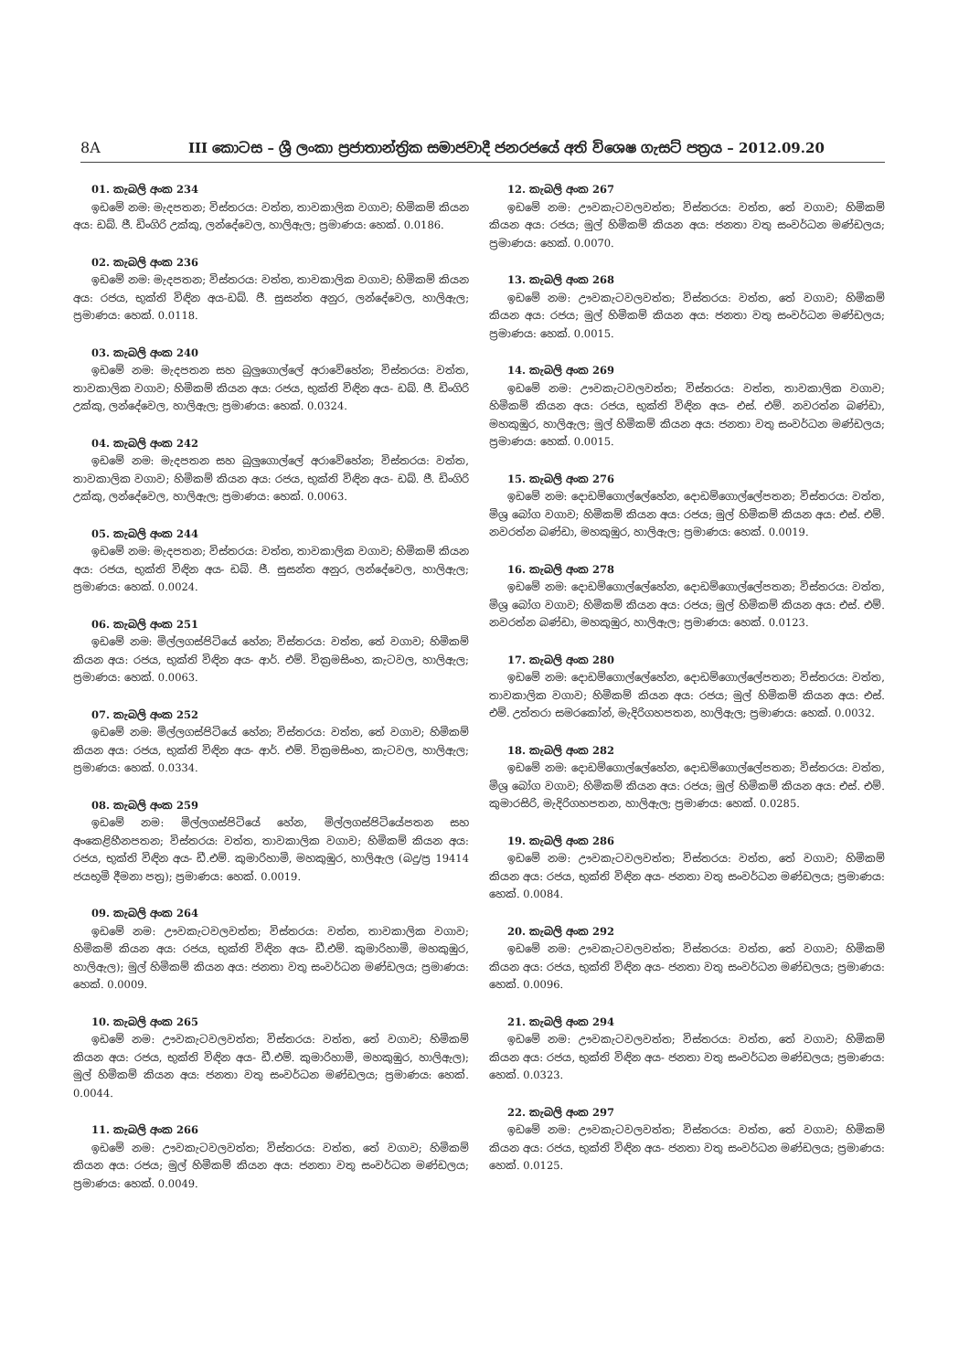8A III කොටස – ශ්‍රී ලංකා ප්‍රජාතාන්ත්‍රික සමාජවාදී ජනරජයේ අති විශෙෂ ගැසට් පත්‍රය – 2012.09.20
01. කැබලි අංක 234
ඉඩමේ නම: මැදපතන; විස්තරය: වත්ත, තාවකාලික වගාව; හිමිකම් කියන අය: ඩබ්. ජී. ඩිංගිරි උක්කු, ලන්දේවෙල, හාලිඇල; ප්‍රමාණය: හෙක්. 0.0186.
02. කැබලි අංක 236
ඉඩමේ නම: මැදපතන; විස්තරය: වත්ත, තාවකාලික වගාව; හිමිකම් කියන අය: රජය, භුක්ති විඳින අය-ඩබ්. ජී. සුසන්ත අනුර, ලන්දේවෙල, හාලිඇල; ප්‍රමාණය: හෙක්. 0.0118.
03. කැබලි අංක 240
ඉඩමේ නම: මැදපතන සහ බුලුගොල්ලේ අරාවේහේන; විස්තරය: වත්ත, තාවකාලික වගාව; හිමිකම් කියන අය: රජය, භුක්ති විඳින අය- ඩබ්. ජී. ඩිංගිරි උක්කු, ලන්දේවෙල, හාලිඇල; ප්‍රමාණය: හෙක්. 0.0324.
04. කැබලි අංක 242
ඉඩමේ නම: මැදපතන සහ බුලුගොල්ලේ අරාවේහේන; විස්තරය: වත්ත, තාවකාලික වගාව; හිමිකම් කියන අය: රජය, භුක්ති විඳින අය- ඩබ්. ජී. ඩිංගිරි උක්කු, ලන්දේවෙල, හාලිඇල; ප්‍රමාණය: හෙක්. 0.0063.
05. කැබලි අංක 244
ඉඩමේ නම: මැදපතන; විස්තරය: වත්ත, තාවකාලික වගාව; හිමිකම් කියන අය: රජය, භුක්ති විඳින අය- ඩබ්. ජී. සුසන්ත අනුර, ලන්දේවෙල, හාලිඇල; ප්‍රමාණය: හෙක්. 0.0024.
06. කැබලි අංක 251
ඉඩමේ නම: මිල්ලගස්පිටියේ හේන; විස්තරය: වත්ත, තේ වගාව; හිමිකම් කියන අය: රජය, භුක්ති විඳින අය- ආර්. එම්. වික්‍රමසිංහ, කැටවල, හාලිඇල; ප්‍රමාණය: හෙක්. 0.0063.
07. කැබලි අංක 252
ඉඩමේ නම: මිල්ලගස්පිටියේ හේන; විස්තරය: වත්ත, තේ වගාව; හිමිකම් කියන අය: රජය, භුක්ති විඳින අය- ආර්. එම්. වික්‍රමසිංහ, කැටවල, හාලිඇල; ප්‍රමාණය: හෙක්. 0.0334.
08. කැබලි අංක 259
ඉඩමේ නම: මිල්ලගස්පිටියේ හේන, මිල්ලගස්පිටියේපතන සහ අංකෙළිහීනපතන; විස්තරය: වත්ත, තාවකාලික වගාව; හිමිකම් කියන අය: රජය, භුක්ති විඳින අය- ඩී.එම්. කුමාරිහාමි, මහකුඹුර, හාලිඇල (බදු/ප්‍ර 19414 ජයභූමි දීමනා පත්‍ර); ප්‍රමාණය: හෙක්. 0.0019.
09. කැබලි අංක 264
ඉඩමේ නම: ඌවකැටවලවත්ත; විස්තරය: වත්ත, තාවකාලික වගාව; හිමිකම් කියන අය: රජය, භුක්ති විඳින අය- ඩී.එම්. කුමාරිහාමි, මහකුඹුර, හාලිඇල); මුල් හිමිකම් කියන අය: ජනතා වතු සංවර්ධන මණ්ඩලය; ප්‍රමාණය: හෙක්. 0.0009.
10. කැබලි අංක 265
ඉඩමේ නම: ඌවකැටවලවත්ත; විස්තරය: වත්ත, තේ වගාව; හිමිකම් කියන අය: රජය, භුක්ති විඳින අය- ඩී.එම්. කුමාරිහාමි, මහකුඹුර, හාලිඇල); මුල් හිමිකම් කියන අය: ජනතා වතු සංවර්ධන මණ්ඩලය; ප්‍රමාණය: හෙක්. 0.0044.
11. කැබලි අංක 266
ඉඩමේ නම: ඌවකැටවලවත්ත; විස්තරය: වත්ත, තේ වගාව; හිමිකම් කියන අය: රජය; මුල් හිමිකම් කියන අය: ජනතා වතු සංවර්ධන මණ්ඩලය; ප්‍රමාණය: හෙක්. 0.0049.
12. කැබලි අංක 267
ඉඩමේ නම: ඌවකැටවලවත්ත; විස්තරය: වත්ත, තේ වගාව; හිමිකම් කියන අය: රජය; මුල් හිමිකම් කියන අය: ජනතා වතු සංවර්ධන මණ්ඩලය; ප්‍රමාණය: හෙක්. 0.0070.
13. කැබලි අංක 268
ඉඩමේ නම: ඌවකැටවලවත්ත; විස්තරය: වත්ත, තේ වගාව; හිමිකම් කියන අය: රජය; මුල් හිමිකම් කියන අය: ජනතා වතු සංවර්ධන මණ්ඩලය; ප්‍රමාණය: හෙක්. 0.0015.
14. කැබලි අංක 269
ඉඩමේ නම: ඌවකැටවලවත්ත; විස්තරය: වත්ත, තාවකාලික වගාව; හිමිකම් කියන අය: රජය, භුක්ති විඳින අය- එස්. එම්. නවරත්න බණ්ඩා, මහකුඹුර, හාලිඇල; මුල් හිමිකම් කියන අය: ජනතා වතු සංවර්ධන මණ්ඩලය; ප්‍රමාණය: හෙක්. 0.0015.
15. කැබලි අංක 276
ඉඩමේ නම: දොඩම්ගොල්ලේහේන, දොඩම්ගොල්ලේපතන; විස්තරය: වත්ත, මිශ්‍ර බෝග වගාව; හිමිකම් කියන අය: රජය; මුල් හිමිකම් කියන අය: එස්. එම්. නවරත්න බණ්ඩා, මහකුඹුර, හාලිඇල; ප්‍රමාණය: හෙක්. 0.0019.
16. කැබලි අංක 278
ඉඩමේ නම: දොඩම්ගොල්ලේහේන, දොඩම්ගොල්ලේපතන; විස්තරය: වත්ත, මිශ්‍ර බෝග වගාව; හිමිකම් කියන අය: රජය; මුල් හිමිකම් කියන අය: එස්. එම්. නවරත්න බණ්ඩා, මහකුඹුර, හාලිඇල; ප්‍රමාණය: හෙක්. 0.0123.
17. කැබලි අංක 280
ඉඩමේ නම: දොඩම්ගොල්ලේහේන, දොඩම්ගොල්ලේපතන; විස්තරය: වත්ත, තාවකාලික වගාව; හිමිකම් කියන අය: රජය; මුල් හිමිකම් කියන අය: එස්. එම්. උත්තරා සමරකෝන්, මැදිරිගහපතන, හාලිඇල; ප්‍රමාණය: හෙක්. 0.0032.
18. කැබලි අංක 282
ඉඩමේ නම: දොඩම්ගොල්ලේහේන, දොඩම්ගොල්ලේපතන; විස්තරය: වත්ත, මිශ්‍ර බෝග වගාව; හිමිකම් කියන අය: රජය; මුල් හිමිකම් කියන අය: එස්. එම්. කුමාරසිරි, මැදිරිගහපතන, හාලිඇල; ප්‍රමාණය: හෙක්. 0.0285.
19. කැබලි අංක 286
ඉඩමේ නම: ඌවකැටවලවත්ත; විස්තරය: වත්ත, තේ වගාව; හිමිකම් කියන අය: රජය, භුක්ති විඳින අය- ජනතා වතු සංවර්ධන මණ්ඩලය; ප්‍රමාණය: හෙක්. 0.0084.
20. කැබලි අංක 292
ඉඩමේ නම: ඌවකැටවලවත්ත; විස්තරය: වත්ත, තේ වගාව; හිමිකම් කියන අය: රජය, භුක්ති විඳින අය- ජනතා වතු සංවර්ධන මණ්ඩලය; ප්‍රමාණය: හෙක්. 0.0096.
21. කැබලි අංක 294
ඉඩමේ නම: ඌවකැටවලවත්ත; විස්තරය: වත්ත, තේ වගාව; හිමිකම් කියන අය: රජය, භුක්ති විඳින අය- ජනතා වතු සංවර්ධන මණ්ඩලය; ප්‍රමාණය: හෙක්. 0.0323.
22. කැබලි අංක 297
ඉඩමේ නම: ඌවකැටවලවත්ත; විස්තරය: වත්ත, තේ වගාව; හිමිකම් කියන අය: රජය, භුක්ති විඳින අය- ජනතා වතු සංවර්ධන මණ්ඩලය; ප්‍රමාණය: හෙක්. 0.0125.